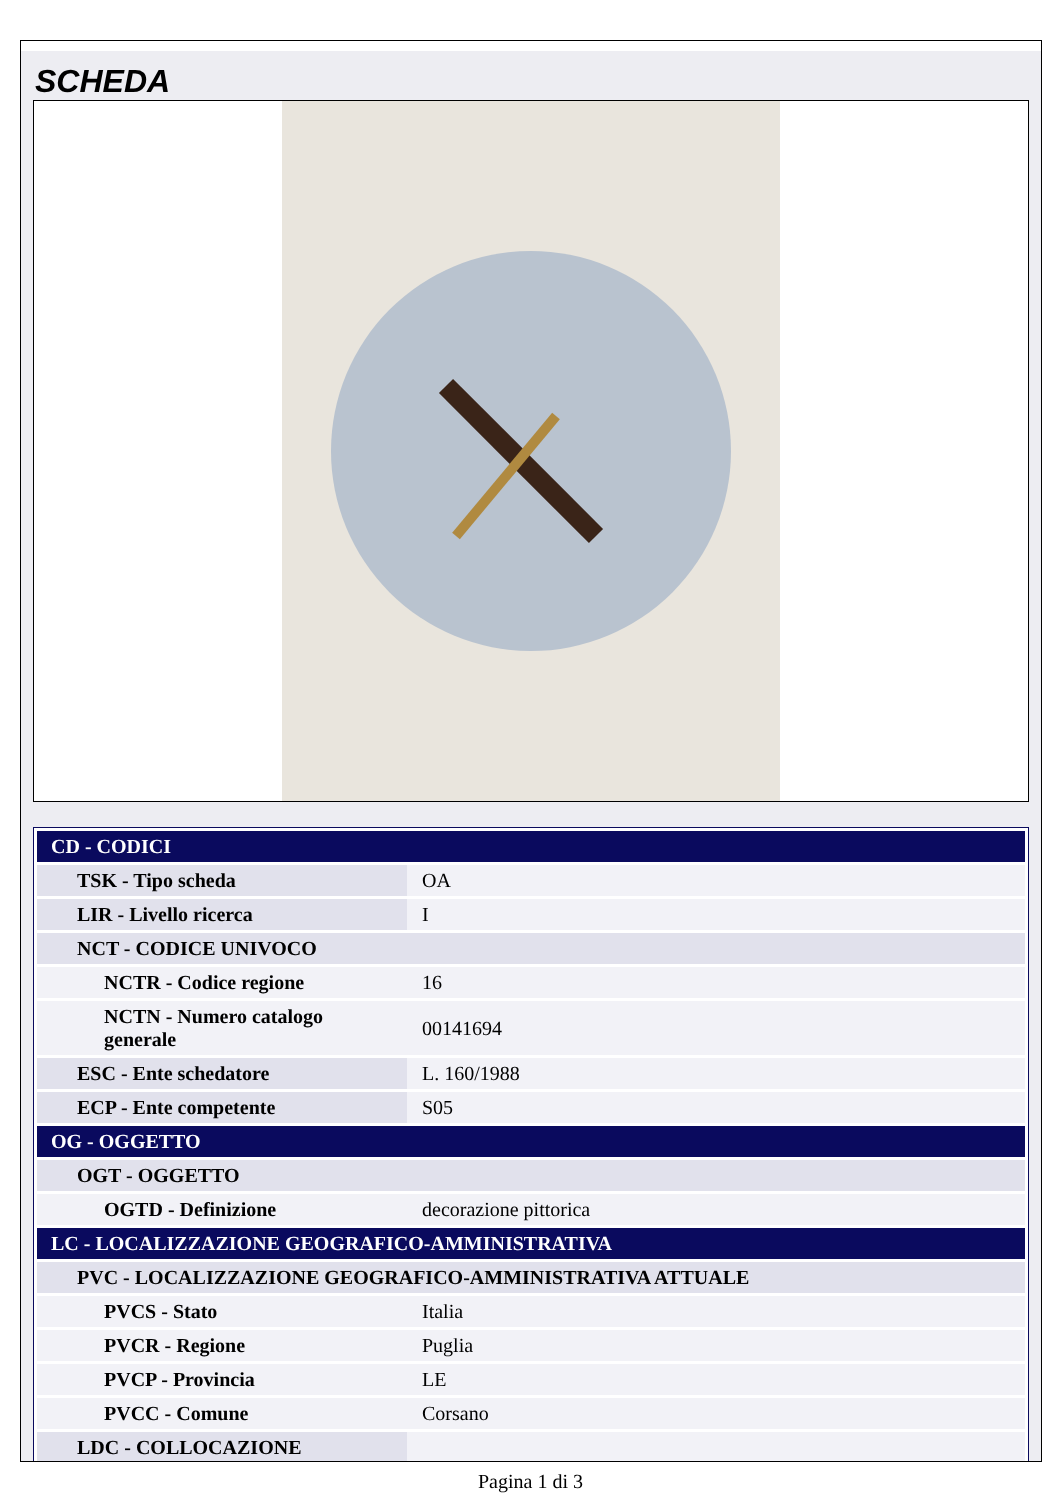SCHEDA
| CD - CODICI | |
| TSK - Tipo scheda | OA |
| LIR - Livello ricerca | I |
| NCT - CODICE UNIVOCO | |
| NCTR - Codice regione | 16 |
| NCTN - Numero catalogo generale | 00141694 |
| ESC - Ente schedatore | L. 160/1988 |
| ECP - Ente competente | S05 |
| OG - OGGETTO | |
| OGT - OGGETTO | |
| OGTD - Definizione | decorazione pittorica |
| LC - LOCALIZZAZIONE GEOGRAFICO-AMMINISTRATIVA | |
| PVC - LOCALIZZAZIONE GEOGRAFICO-AMMINISTRATIVA ATTUALE | |
| PVCS - Stato | Italia |
| PVCR - Regione | Puglia |
| PVCP - Provincia | LE |
| PVCC - Comune | Corsano |
| LDC - COLLOCAZIONE | |
Pagina 1 di 3